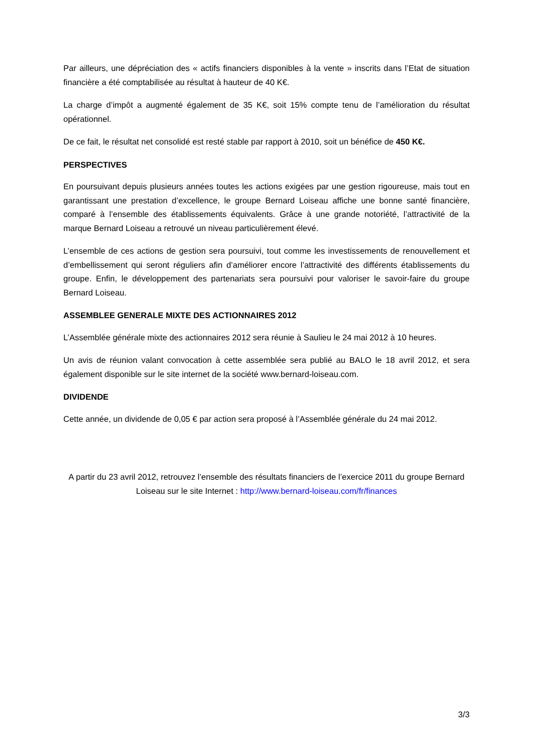Par ailleurs, une dépréciation des « actifs financiers disponibles à la vente » inscrits dans l’Etat de situation financière a été comptabilisée au résultat à hauteur de 40 K€.
La charge d’impôt a augmenté également de 35 K€, soit 15% compte tenu de l’amélioration du résultat opérationnel.
De ce fait, le résultat net consolidé est resté stable par rapport à 2010, soit un bénéfice de 450 K€.
PERSPECTIVES
En poursuivant depuis plusieurs années toutes les actions exigées par une gestion rigoureuse, mais tout en garantissant une prestation d’excellence, le groupe Bernard Loiseau affiche une bonne santé financière, comparé à l’ensemble des établissements équivalents. Grâce à une grande notoriété, l’attractivité de la marque Bernard Loiseau a retrouvé un niveau particulièrement élevé.
L’ensemble de ces actions de gestion sera poursuivi, tout comme les investissements de renouvellement et d’embellissement qui seront réguliers afin d’améliorer encore l’attractivité des différents établissements du groupe. Enfin, le développement des partenariats sera poursuivi pour valoriser le savoir-faire du groupe Bernard Loiseau.
ASSEMBLEE GENERALE MIXTE DES ACTIONNAIRES 2012
L’Assemblée générale mixte des actionnaires 2012 sera réunie à Saulieu le 24 mai 2012 à 10 heures.
Un avis de réunion valant convocation à cette assemblée sera publié au BALO le 18 avril 2012, et sera également disponible sur le site internet de la société www.bernard-loiseau.com.
DIVIDENDE
Cette année, un dividende de 0,05 € par action sera proposé à l’Assemblée générale du 24 mai 2012.
A partir du 23 avril 2012, retrouvez l’ensemble des résultats financiers de l’exercice 2011 du groupe Bernard Loiseau sur le site Internet : http://www.bernard-loiseau.com/fr/finances
3/3